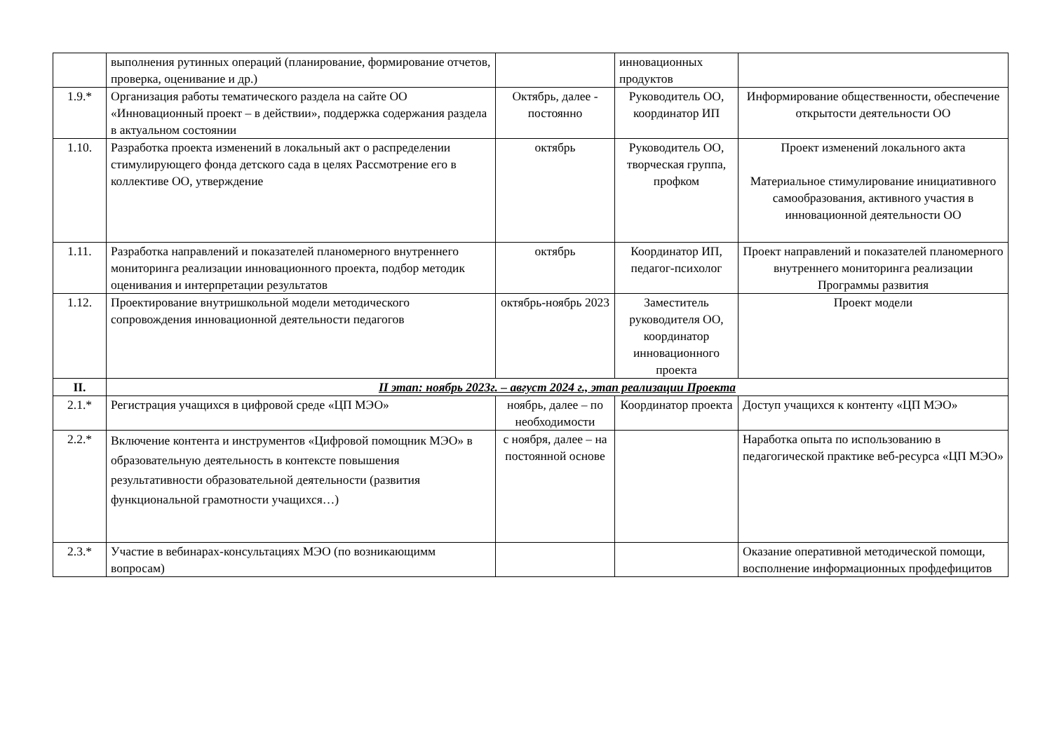| | выполнения рутинных операций (планирование, формирование отчетов, проверка, оценивание и др.) | | инновационных продуктов | |
| 1.9.* | Организация работы тематического раздела на сайте ОО «Инновационный проект – в действии», поддержка содержания раздела в актуальном состоянии | Октябрь, далее - постоянно | Руководитель ОО, координатор ИП | Информирование общественности, обеспечение открытости деятельности ОО |
| 1.10. | Разработка проекта изменений в локальный акт о распределении стимулирующего фонда детского сада в целях Рассмотрение его в коллективе ОО, утверждение | октябрь | Руководитель ОО, творческая группа, профком | Проект изменений локального акта Материальное стимулирование инициативного самообразования, активного участия в инновационной деятельности ОО |
| 1.11. | Разработка направлений и показателей планомерного внутреннего мониторинга реализации инновационного проекта, подбор методик оценивания и интерпретации результатов | октябрь | Координатор ИП, педагог-психолог | Проект направлений и показателей планомерного внутреннего мониторинга реализации Программы развития |
| 1.12. | Проектирование внутришкольной модели методического сопровождения инновационной деятельности педагогов | октябрь-ноябрь 2023 | Заместитель руководителя ОО, координатор инновационного проекта | Проект модели |
| II. | II этап: ноябрь 2023г. – август 2024 г., этап реализации Проекта | | | |
| 2.1.* | Регистрация учащихся в цифровой среде «ЦП МЭО» | ноябрь, далее – по необходимости | Координатор проекта | Доступ учащихся к контенту «ЦП МЭО» |
| 2.2.* | Включение контента и инструментов «Цифровой помощник МЭО» в образовательную деятельность в контексте повышения результативности образовательной деятельности (развития функциональной грамотности учащихся…) | с ноября, далее – на постоянной основе | | Наработка опыта по использованию в педагогической практике веб-ресурса «ЦП МЭО» |
| 2.3.* | Участие в вебинарах-консультациях МЭО (по возникающимм вопросам) | | | Оказание оперативной методической помощи, восполнение информационных профдефицитов |